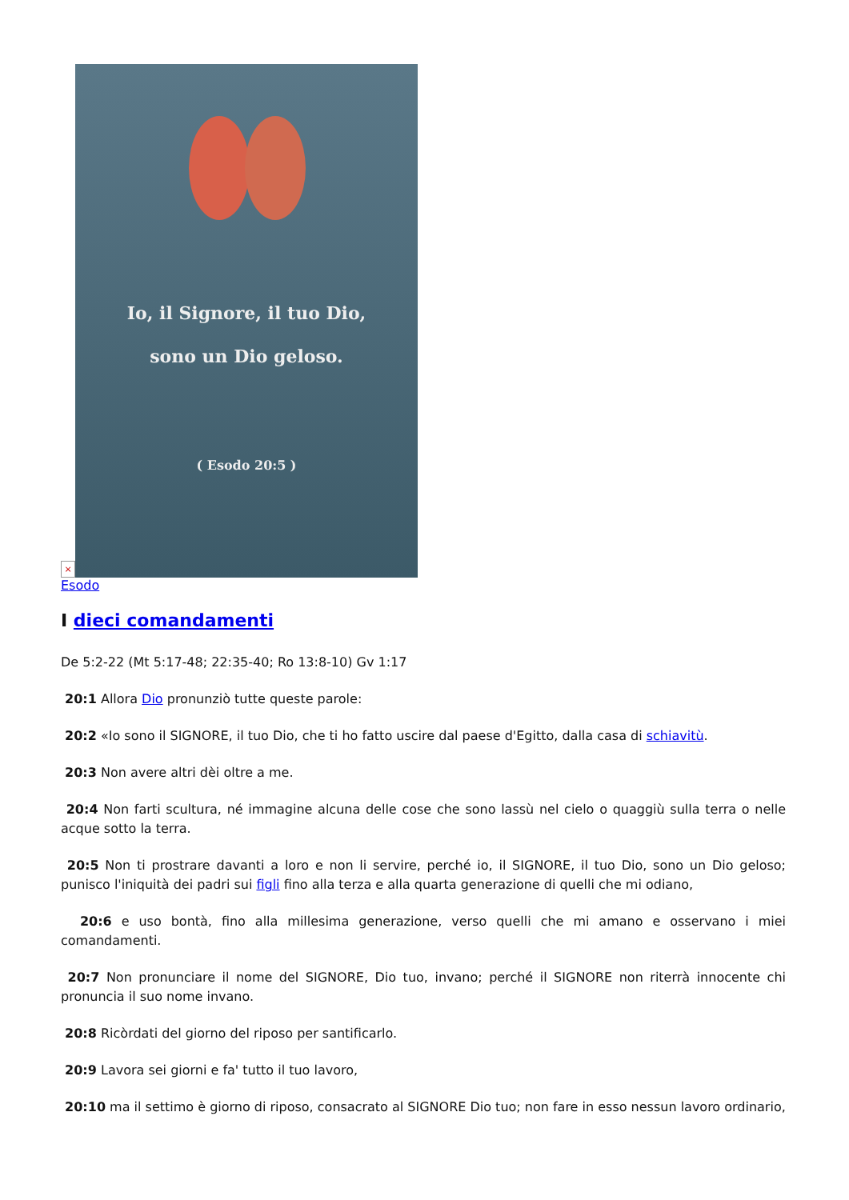×
Io, il Signore, il tuo Dio,
sono un Dio geloso.
( Esodo 20:5 )
Esodo
I dieci comandamenti
De 5:2-22 (Mt 5:17-48; 22:35-40; Ro 13:8-10) Gv 1:17
20:1 Allora Dio pronunziò tutte queste parole:
20:2 «Io sono il SIGNORE, il tuo Dio, che ti ho fatto uscire dal paese d'Egitto, dalla casa di schiavitù.
20:3 Non avere altri dèi oltre a me.
20:4 Non farti scultura, né immagine alcuna delle cose che sono lassù nel cielo o quaggiù sulla terra o nelle acque sotto la terra.
20:5 Non ti prostrare davanti a loro e non li servire, perché io, il SIGNORE, il tuo Dio, sono un Dio geloso; punisco l'iniquità dei padri sui figli fino alla terza e alla quarta generazione di quelli che mi odiano,
20:6 e uso bontà, fino alla millesima generazione, verso quelli che mi amano e osservano i miei comandamenti.
20:7 Non pronunciare il nome del SIGNORE, Dio tuo, invano; perché il SIGNORE non riterrà innocente chi pronuncia il suo nome invano.
20:8 Ricòrdati del giorno del riposo per santificarlo.
20:9 Lavora sei giorni e fa' tutto il tuo lavoro,
20:10 ma il settimo è giorno di riposo, consacrato al SIGNORE Dio tuo; non fare in esso nessun lavoro ordinario,